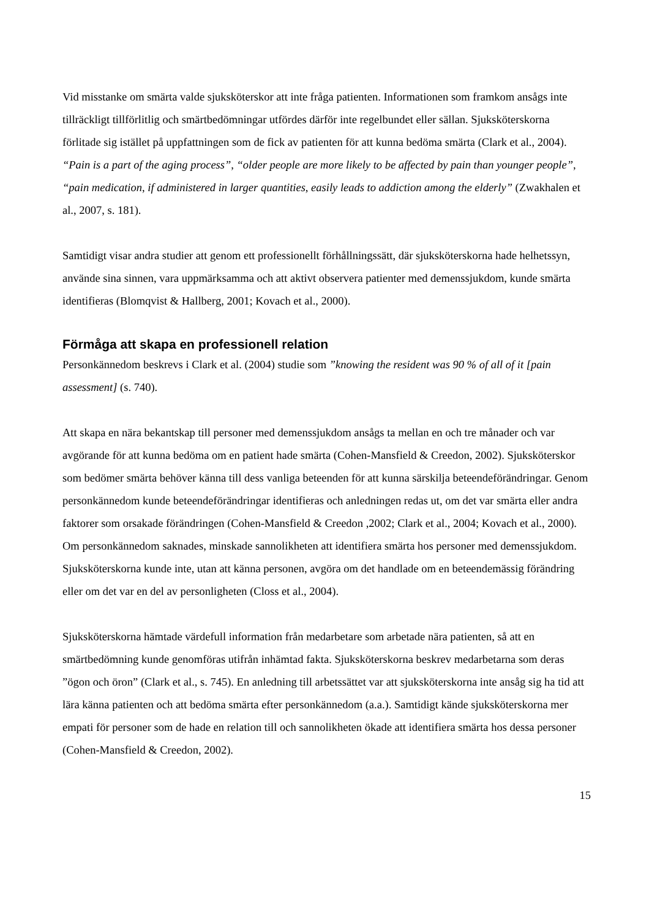Vid misstanke om smärta valde sjuksköterskor att inte fråga patienten. Informationen som framkom ansågs inte tillräckligt tillförlitlig och smärtbedömningar utfördes därför inte regelbundet eller sällan. Sjuksköterskorna förlitade sig istället på uppfattningen som de fick av patienten för att kunna bedöma smärta (Clark et al., 2004). “Pain is a part of the aging process”, “older people are more likely to be affected by pain than younger people”, “pain medication, if administered in larger quantities, easily leads to addiction among the elderly” (Zwakhalen et al., 2007, s. 181).
Samtidigt visar andra studier att genom ett professionellt förhållningssätt, där sjuksköterskorna hade helhetssyn, använde sina sinnen, vara uppmärksamma och att aktivt observera patienter med demenssjukdom, kunde smärta identifieras (Blomqvist & Hallberg, 2001; Kovach et al., 2000).
Förmåga att skapa en professionell relation
Personkännedom beskrevs i Clark et al. (2004) studie som ”knowing the resident was 90 % of all of it [pain assessment] (s. 740).
Att skapa en nära bekantskap till personer med demenssjukdom ansågs ta mellan en och tre månader och var avgörande för att kunna bedöma om en patient hade smärta (Cohen-Mansfield & Creedon, 2002). Sjuksköterskor som bedömer smärta behöver känna till dess vanliga beteenden för att kunna särskilja beteendeförändringar. Genom personkännedom kunde beteendeförändringar identifieras och anledningen redas ut, om det var smärta eller andra faktorer som orsakade förändringen (Cohen-Mansfield & Creedon ,2002; Clark et al., 2004; Kovach et al., 2000). Om personkännedom saknades, minskade sannolikheten att identifiera smärta hos personer med demenssjukdom. Sjuksköterskorna kunde inte, utan att känna personen, avgöra om det handlade om en beteendemässig förändring eller om det var en del av personligheten (Closs et al., 2004).
Sjuksköterskorna hämtade värdefull information från medarbetare som arbetade nära patienten, så att en smärtbedömning kunde genomföras utifrån inhämtad fakta. Sjuksköterskorna beskrev medarbetarna som deras ”ögon och öron” (Clark et al., s. 745). En anledning till arbetssättet var att sjuksköterskorna inte ansåg sig ha tid att lära känna patienten och att bedöma smärta efter personkännedom (a.a.). Samtidigt kände sjuksköterskorna mer empati för personer som de hade en relation till och sannolikheten ökade att identifiera smärta hos dessa personer (Cohen-Mansfield & Creedon, 2002).
15